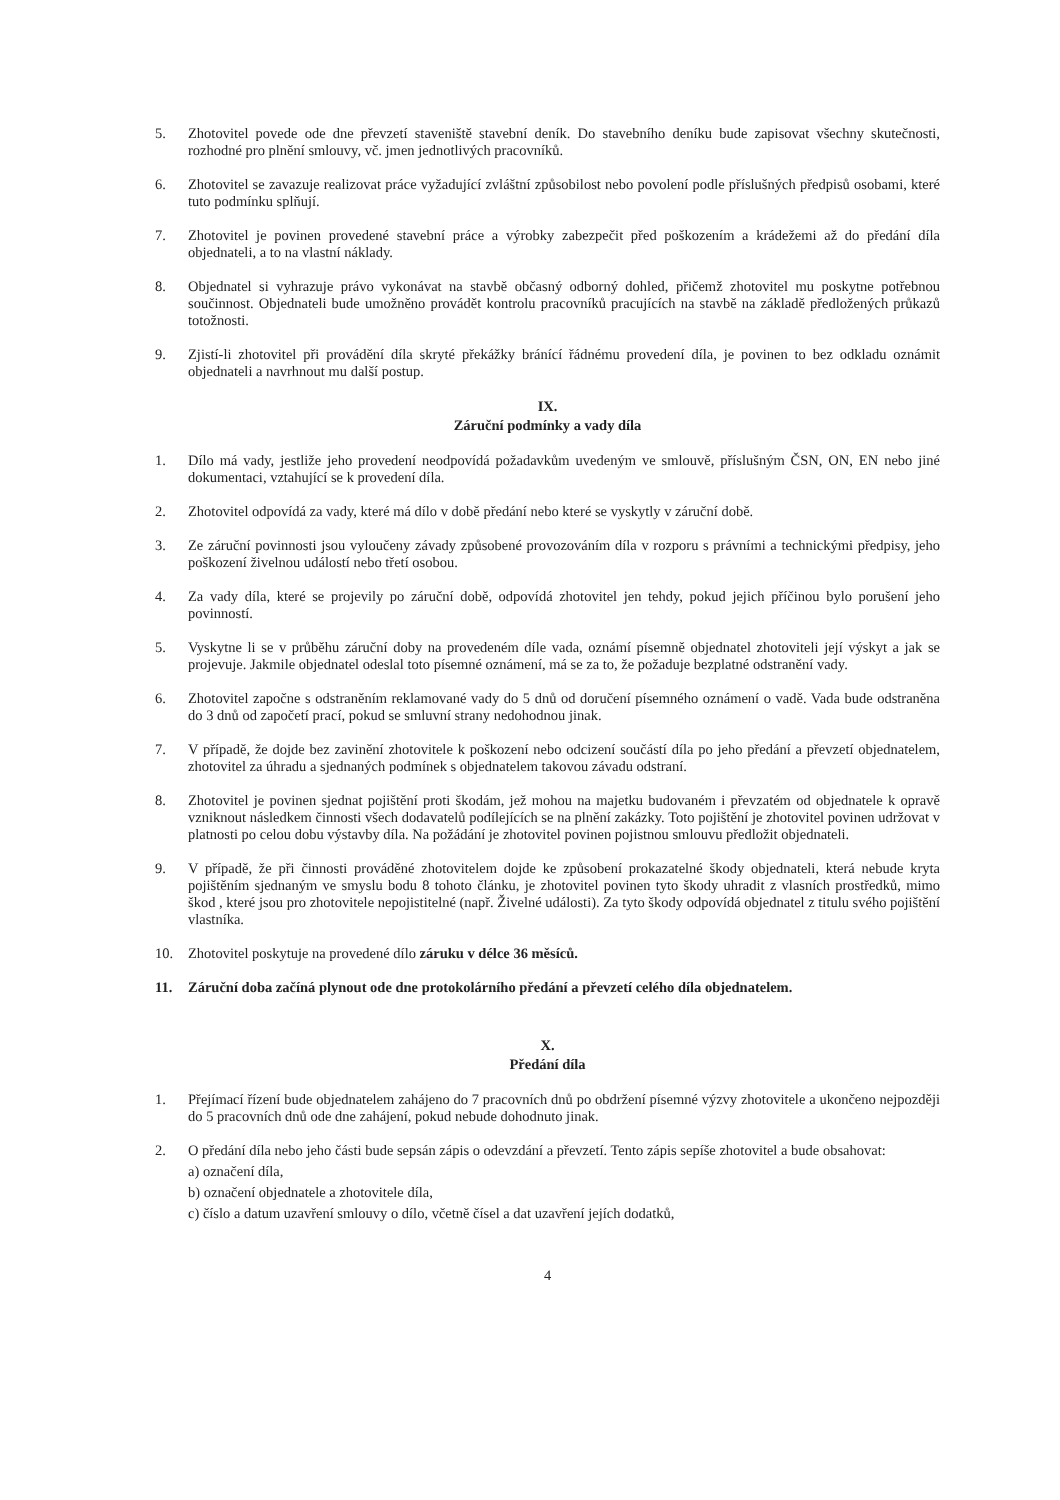5. Zhotovitel povede ode dne převzetí staveniště stavební deník. Do stavebního deníku bude zapisovat všechny skutečnosti, rozhodné pro plnění smlouvy, vč. jmen jednotlivých pracovníků.
6. Zhotovitel se zavazuje realizovat práce vyžadující zvláštní způsobilost nebo povolení podle příslušných předpisů osobami, které tuto podmínku splňují.
7. Zhotovitel je povinen provedené stavební práce a výrobky zabezpečit před poškozením a krádežemi až do předání díla objednateli, a to na vlastní náklady.
8. Objednatel si vyhrazuje právo vykonávat na stavbě občasný odborný dohled, přičemž zhotovitel mu poskytne potřebnou součinnost. Objednateli bude umožněno provádět kontrolu pracovníků pracujících na stavbě na základě předložených průkazů totožnosti.
9. Zjistí-li zhotovitel při provádění díla skryté překážky bránící řádnému provedení díla, je povinen to bez odkladu oznámit objednateli a navrhnout mu další postup.
IX.
Záruční podmínky a vady díla
1. Dílo má vady, jestliže jeho provedení neodpovídá požadavkům uvedeným ve smlouvě, příslušným ČSN, ON, EN nebo jiné dokumentaci, vztahující se k provedení díla.
2. Zhotovitel odpovídá za vady, které má dílo v době předání nebo které se vyskytly v záruční době.
3. Ze záruční povinnosti jsou vyloučeny závady způsobené provozováním díla v rozporu s právními a technickými předpisy, jeho poškození živelnou událostí nebo třetí osobou.
4. Za vady díla, které se projevily po záruční době, odpovídá zhotovitel jen tehdy, pokud jejich příčinou bylo porušení jeho povinností.
5. Vyskytne li se v průběhu záruční doby na provedeném díle vada, oznámí písemně objednatel zhotoviteli její výskyt a jak se projevuje. Jakmile objednatel odeslal toto písemné oznámení, má se za to, že požaduje bezplatné odstranění vady.
6. Zhotovitel započne s odstraněním reklamované vady do 5 dnů od doručení písemného oznámení o vadě. Vada bude odstraněna do 3 dnů od započetí prací, pokud se smluvní strany nedohodnou jinak.
7. V případě, že dojde bez zavinění zhotovitele k poškození nebo odcizení součástí díla po jeho předání a převzetí objednatelem, zhotovitel za úhradu a sjednaných podmínek s objednatelem takovou závadu odstraní.
8. Zhotovitel je povinen sjednat pojištění proti škodám, jež mohou na majetku budovaném i převzatém od objednatele k opravě vzniknout následkem činnosti všech dodavatelů podílejících se na plnění zakázky. Toto pojištění je zhotovitel povinen udržovat v platnosti po celou dobu výstavby díla. Na požádání je zhotovitel povinen pojistnou smlouvu předložit objednateli.
9. V případě, že při činnosti prováděné zhotovitelem dojde ke způsobení prokazatelné škody objednateli, která nebude kryta pojištěním sjednaným ve smyslu bodu 8 tohoto článku, je zhotovitel povinen tyto škody uhradit z vlasních prostředků, mimo škod , které jsou pro zhotovitele nepojistitelné (např. Živelné události). Za tyto škody odpovídá objednatel z titulu svého pojištění vlastníka.
10. Zhotovitel poskytuje na provedené dílo záruku v délce 36 měsíců.
11. Záruční doba začíná plynout ode dne protokolárního předání a převzetí celého díla objednatelem.
X.
Předání díla
1. Přejímací řízení bude objednatelem zahájeno do 7 pracovních dnů po obdržení písemné výzvy zhotovitele a ukončeno nejpozději do 5 pracovních dnů ode dne zahájení, pokud nebude dohodnuto jinak.
2. O předání díla nebo jeho části bude sepsán zápis o odevzdání a převzetí. Tento zápis sepíše zhotovitel a bude obsahovat:
a) označení díla,
b) označení objednatele a zhotovitele díla,
c) číslo a datum uzavření smlouvy o dílo, včetně čísel a dat uzavření jejích dodatků,
4